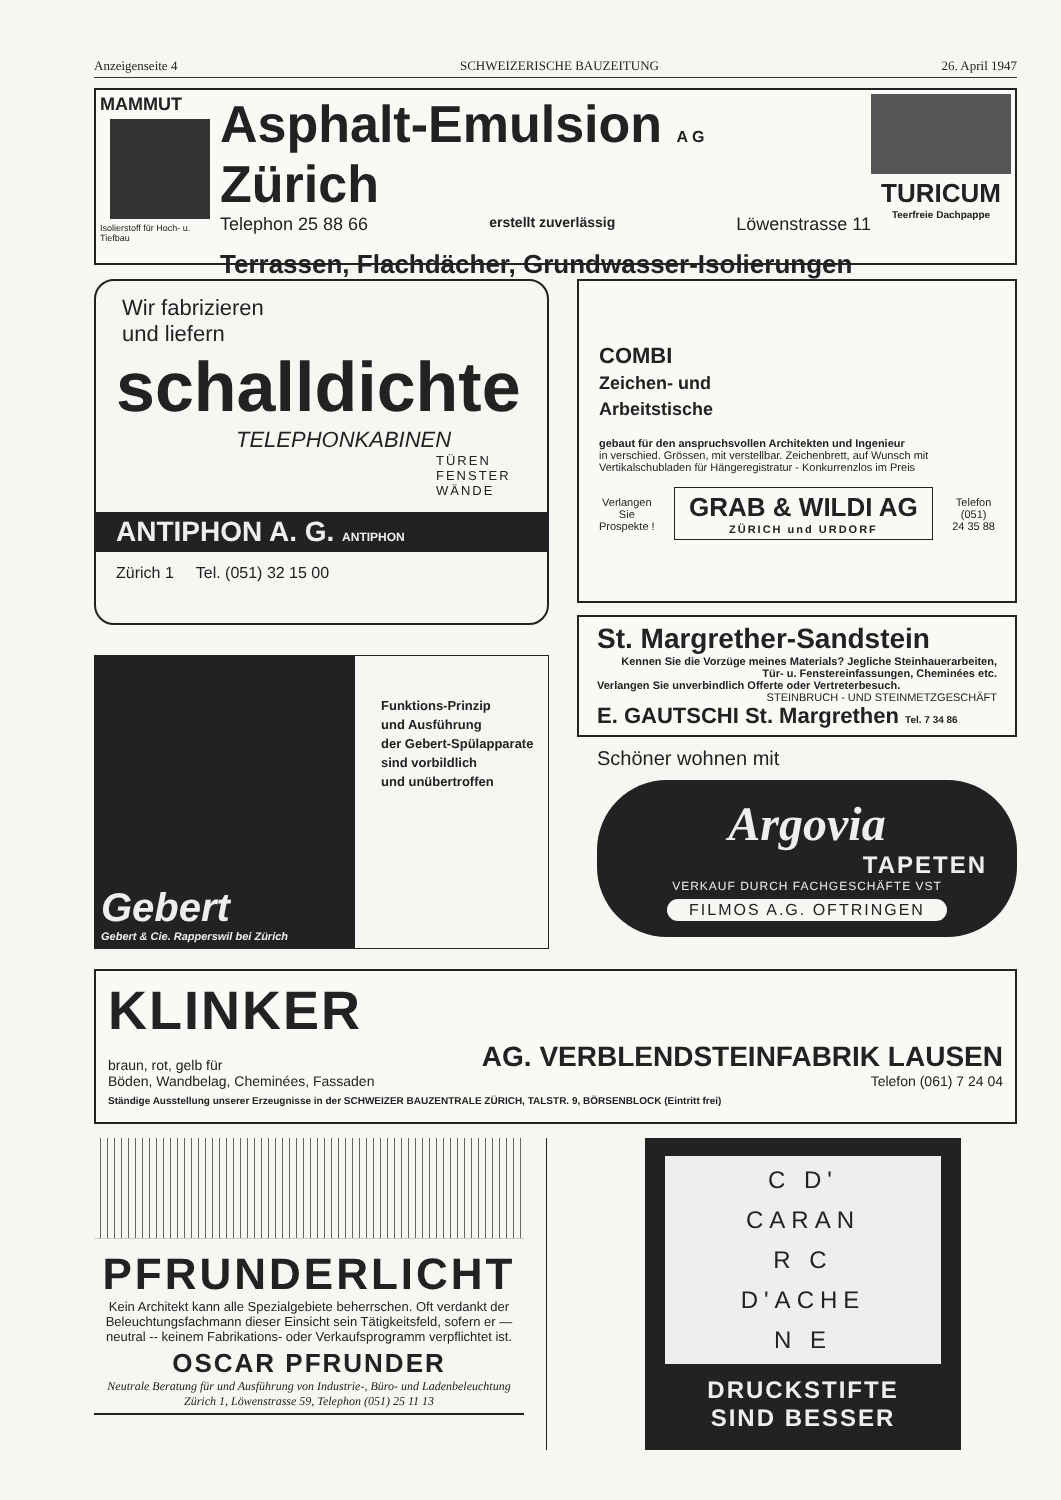Anzeigenseite 4 SCHWEIZERISCHE BAUZEITUNG 26. April 1947
MAMMUT
Isolierstoff für Hoch- u. Tiefbau
Asphalt-Emulsion A G Zürich
Telephon 25 88 66 erstellt zuverlässig Löwenstrasse 11
Terrassen, Flachdächer, Grundwasser-Isolierungen
TURICUM
Teerfreie Dachpappe
Wir fabrizieren
und liefern
schalldichte
TELEPHONKABINEN
TÜREN
FENSTER
WÄNDE
ANTIPHON A. G. ANTIPHON
Zürich 1 Tel. (051) 32 15 00
Gebert
Gebert & Cie. Rapperswil bei Zürich
Funktions-Prinzip
und Ausführung
der Gebert-Spülapparate
sind vorbildlich
und unübertroffen
COMBI
Zeichen- und
Arbeitstische
gebaut für den anspruchsvollen Architekten und Ingenieur
in verschied. Grössen, mit verstellbar. Zeichenbrett, auf Wunsch mit Vertikalschubladen für Hängeregistratur - Konkurrenzlos im Preis
Verlangen
Sie
Prospekte !
GRAB & WILDI AG
ZÜRICH und URDORF
Telefon
(051)
24 35 88
St. Margrether-Sandstein
Kennen Sie die Vorzüge meines Materials? Jegliche Steinhauerarbeiten, Tür- u. Fenstereinfassungen, Cheminées etc.
Verlangen Sie unverbindlich Offerte oder Vertreterbesuch.
STEINBRUCH - UND STEINMETZGESCHÄFT
E. GAUTSCHI St. Margrethen Tel. 7 34 86
Schöner wohnen mit
Argovia
TAPETEN
VERKAUF DURCH FACHGESCHÄFTE VST
FILMOS A.G. OFTRINGEN
KLINKER
braun, rot, gelb für
Böden, Wandbelag, Cheminées, Fassaden
AG. VERBLENDSTEINFABRIK LAUSEN
Telefon (061) 7 24 04
Ständige Ausstellung unserer Erzeugnisse in der SCHWEIZER BAUZENTRALE ZÜRICH, TALSTR. 9, BÖRSENBLOCK (Eintritt frei)
PFRUNDERLICHT
Kein Architekt kann alle Spezialgebiete beherrschen. Oft verdankt der Beleuchtungsfachmann dieser Einsicht sein Tätigkeitsfeld, sofern er — neutral -- keinem Fabrikations- oder Verkaufsprogramm verpflichtet ist.
OSCAR PFRUNDER
Neutrale Beratung für und Ausführung von Industrie-, Büro- und Ladenbeleuchtung
Zürich 1, Löwenstrasse 59, Telephon (051) 25 11 13
C D'
CARAN
R C
D'ACHE
N E
DRUCKSTIFTE
SIND BESSER